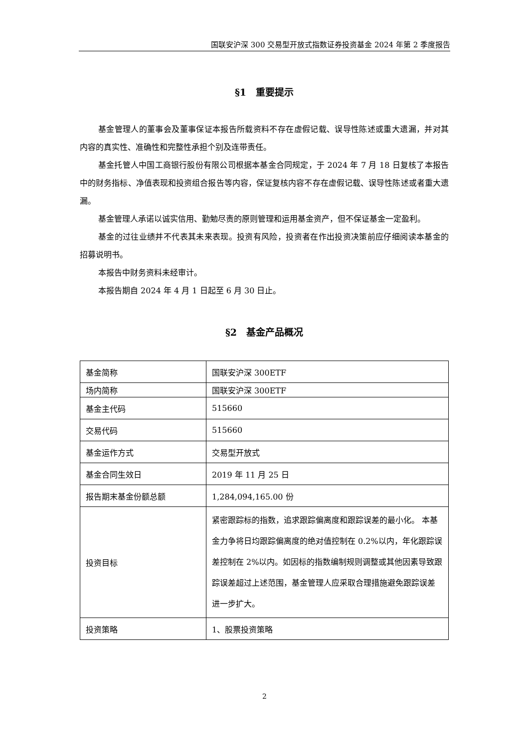国联安沪深 300 交易型开放式指数证券投资基金 2024 年第 2 季度报告
§1　重要提示
基金管理人的董事会及董事保证本报告所载资料不存在虚假记载、误导性陈述或重大遗漏，并对其内容的真实性、准确性和完整性承担个别及连带责任。
基金托管人中国工商银行股份有限公司根据本基金合同规定，于 2024 年 7 月 18 日复核了本报告中的财务指标、净值表现和投资组合报告等内容，保证复核内容不存在虚假记载、误导性陈述或者重大遗漏。
基金管理人承诺以诚实信用、勤勉尽责的原则管理和运用基金资产，但不保证基金一定盈利。
基金的过往业绩并不代表其未来表现。投资有风险，投资者在作出投资决策前应仔细阅读本基金的招募说明书。
本报告中财务资料未经审计。
本报告期自 2024 年 4 月 1 日起至 6 月 30 日止。
§2　基金产品概况
| 基金简称 | 国联安沪深 300ETF |
| 场内简称 | 国联安沪深 300ETF |
| 基金主代码 | 515660 |
| 交易代码 | 515660 |
| 基金运作方式 | 交易型开放式 |
| 基金合同生效日 | 2019 年 11 月 25 日 |
| 报告期末基金份额总额 | 1,284,094,165.00 份 |
| 投资目标 | 紧密跟踪标的指数，追求跟踪偏离度和跟踪误差的最小化。 本基金力争将日均跟踪偏离度的绝对值控制在 0.2%以内，年化跟踪误差控制在 2%以内。如因标的指数编制规则调整或其他因素导致跟踪误差超过上述范围，基金管理人应采取合理措施避免跟踪误差进一步扩大。 |
| 投资策略 | 1、股票投资策略 |
2